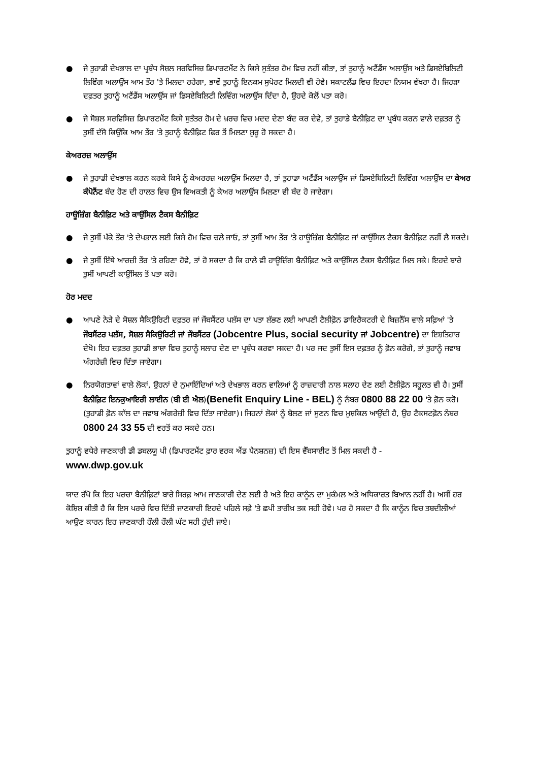● ਜੇ ਤੁਹਾਡੀ ਦੇਖਭਾਲ ਦਾ ਪ੍ਰਬੰਧ ਸੋਸ਼ਲ ਸਰਵਿਸਿਜ਼ ਡਿਪਾਰਟਮੈਂਟ ਨੇ ਕਿਸੇ ਸੁਤੰਤਰ ਹੋਮ ਵਿਚ ਨਹੀਂ ਕੀਤਾ, ਤਾਂ ਤੁਹਾਨੂੰ ਅਟੈਂਡੈਂਸ ਅਲਾਉਂਸ ਅਤੇ ਡਿਸਏਬਿਲਿਟੀ ਲਿਵਿੰਗ ਅਲਾਉਂਸ ਆਮ ਤੌਰ 'ਤੇ ਮਿਲਦਾ ਰਹੇਗਾ, ਭਾਵੇਂ ਤੁਹਾਨੂੰ ਇਨਕਮ ਸੁਪੋਰਟ ਮਿਲਦੀ ਵੀ ਹੋਵੇ। ਸਕਾਟਲੈਂਡ ਵਿਚ ਇਹਦਾ ਨਿਯਮ ਵੱਖਰਾ ਹੈ। ਜਿਹੜਾ ਦਫ਼ਤਰ ਤੁਹਾਨੂੰ ਅਟੈਂਡੈਂਸ ਅਲਾਉਂਸ ਜਾਂ ਡਿਸਏਬਿਲਿਟੀ ਲਿਵਿੰਗ ਅਲਾਉਂਸ ਦਿੰਦਾ ਹੈ, ਉਹਦੇ ਕੋਲੋਂ ਪਤਾ ਕਰੋ।
● ਜੇ ਸੋਸ਼ਲ ਸਰਵਿਸਿਜ਼ ਡਿਪਾਰਟਮੈਂਟ ਕਿਸੇ ਸੁਤੰਤਰ ਹੋਮ ਦੇ ਖ਼ਰਚ ਵਿਚ ਮਦਦ ਦੇਣਾ ਬੰਦ ਕਰ ਦੇਵੇ, ਤਾਂ ਤੁਹਾਡੇ ਬੈਨੀਫ਼ਿਟ ਦਾ ਪ੍ਰਬੰਧ ਕਰਨ ਵਾਲੇ ਦਫ਼ਤਰ ਨੂੰ ਤੁਸੀਂ ਦੱਸੋ ਕਿਉਂਕਿ ਆਮ ਤੌਰ 'ਤੇ ਤੁਹਾਨੂੰ ਬੈਨੀਫ਼ਿਟ ਫਿਰ ਤੋਂ ਮਿਲਣਾ ਸ਼ੁਰੂ ਹੋ ਸਕਦਾ ਹੈ।
ਕੇਅਰਰਜ਼ ਅਲਾਉਂਸ
● ਜੇ ਤੁਹਾਡੀ ਦੇਖਭਾਲ ਕਰਨ ਕਰਕੇ ਕਿਸੇ ਨੂੰ ਕੇਅਰਰਜ਼ ਅਲਾਉਂਸ ਮਿਲਦਾ ਹੈ, ਤਾਂ ਤੁਹਾਡਾ ਅਟੈਂਡੈਂਸ ਅਲਾਉਂਸ ਜਾਂ ਡਿਸਏਬਿਲਿਟੀ ਲਿਵਿੰਗ ਅਲਾਉਂਸ ਦਾ ਕੇਅਰ ਕੰਪੋਨੈਂਟ ਬੰਦ ਹੋਣ ਦੀ ਹਾਲਤ ਵਿਚ ਉਸ ਵਿਅਕਤੀ ਨੂੰ ਕੇਅਰ ਅਲਾਉਂਸ ਮਿਲਣਾ ਵੀ ਬੰਦ ਹੋ ਜਾਏਗਾ।
ਹਾਊਜ਼ਿੰਗ ਬੈਨੀਫ਼ਿਟ ਅਤੇ ਕਾਉਂਸਿਲ ਟੈਕਸ ਬੈਨੀਫ਼ਿਟ
● ਜੇ ਤੁਸੀਂ ਪੱਕੇ ਤੌਰ 'ਤੇ ਦੇਖਭਾਲ ਲਈ ਕਿਸੇ ਹੋਮ ਵਿਚ ਚਲੇ ਜਾਓ, ਤਾਂ ਤੁਸੀਂ ਆਮ ਤੌਰ 'ਤੇ ਹਾਊਜ਼ਿੰਗ ਬੈਨੀਫ਼ਿਟ ਜਾਂ ਕਾਉਂਸਿਲ ਟੈਕਸ ਬੈਨੀਫ਼ਿਟ ਨਹੀਂ ਲੈ ਸਕਦੇ।
● ਜੇ ਤੁਸੀਂ ਇੱਥੇ ਆਰਜ਼ੀ ਤੌਰ 'ਤੇ ਰਹਿਣਾ ਹੋਵੇ, ਤਾਂ ਹੋ ਸਕਦਾ ਹੈ ਕਿ ਹਾਲੇ ਵੀ ਹਾਊਜ਼ਿੰਗ ਬੈਨੀਫ਼ਿਟ ਅਤੇ ਕਾਉਂਸਿਲ ਟੈਕਸ ਬੈਨੀਫ਼ਿਟ ਮਿਲ ਸਕੇ। ਇਹਦੇ ਬਾਰੇ ਤੁਸੀਂ ਆਪਣੀ ਕਾਉਂਸਿਲ ਤੋਂ ਪਤਾ ਕਰੋ।
ਹੋਰ ਮਦਦ
● ਆਪਣੇ ਨੇੜੇ ਦੇ ਸੋਸ਼ਲ ਸੈਕਿਉਰਿਟੀ ਦਫ਼ਤਰ ਜਾਂ ਜੌਬਸੈਂਟਰ ਪਲੱਸ ਦਾ ਪਤਾ ਲੱਭਣ ਲਈ ਆਪਣੀ ਟੈਲੀਫ਼ੋਨ ਡਾਇਰੈਕਟਰੀ ਦੇ ਬਿਜ਼ਨੈੱਸ ਵਾਲੇ ਸਫ਼ਿਆਂ 'ਤੇ ਜੌਬਸੈਂਟਰ ਪਲੱਸ, ਸੋਸ਼ਲ ਸੈਕਿਉਰਿਟੀ ਜਾਂ ਜੌਬਸੈਂਟਰ (Jobcentre Plus, social security ਜਾਂ Jobcentre) ਦਾ ਇਸ਼ਤਿਹਾਰ ਦੇਖੋ। ਇਹ ਦਫ਼ਤਰ ਤੁਹਾਡੀ ਭਾਸ਼ਾ ਵਿਚ ਤੁਹਾਨੂੰ ਸਲਾਹ ਦੇਣ ਦਾ ਪ੍ਰਬੰਧ ਕਰਵਾ ਸਕਦਾ ਹੈ। ਪਰ ਜਦ ਤੁਸੀਂ ਇਸ ਦਫ਼ਤਰ ਨੂੰ ਫ਼ੋਨ ਕਰੋਗੇ, ਤਾਂ ਤੁਹਾਨੂੰ ਜਵਾਬ ਅੰਗਰੇਜ਼ੀ ਵਿਚ ਦਿੱਤਾ ਜਾਏਗਾ।
● ਨਿਰਯੋਗਤਾਵਾਂ ਵਾਲੇ ਲੋਕਾਂ, ਉਹਨਾਂ ਦੇ ਨੁਮਾਇੰਦਿਆਂ ਅਤੇ ਦੇਖਭਾਲ ਕਰਨ ਵਾਲਿਆਂ ਨੂੰ ਰਾਜ਼ਦਾਰੀ ਨਾਲ ਸਲਾਹ ਦੇਣ ਲਈ ਟੈਲੀਫ਼ੋਨ ਸਹੂਲਤ ਵੀ ਹੈ। ਤੁਸੀਂ ਬੈਨੀਫ਼ਿਟ ਇਨਕੁਆਇਰੀ ਲਾਈਨ (ਬੀ ਈ ਐਲ)(Benefit Enquiry Line - BEL) ਨੂੰ ਨੰਬਰ 0800 88 22 00 'ਤੇ ਫ਼ੋਨ ਕਰੋ। (ਤੁਹਾਡੀ ਫ਼ੋਨ ਕਾੱਲ ਦਾ ਜਵਾਬ ਅੰਗਰੇਜ਼ੀ ਵਿਚ ਦਿੱਤਾ ਜਾਏਗਾ)। ਜਿਹਨਾਂ ਲੋਕਾਂ ਨੂੰ ਬੋਲਣ ਜਾਂ ਸੁਣਨ ਵਿਚ ਮੁਸ਼ਕਿਲ ਆਉਂਦੀ ਹੈ, ਉਹ ਟੈਕਸਟਫ਼ੋਨ ਨੰਬਰ 0800 24 33 55 ਦੀ ਵਰਤੋਂ ਕਰ ਸਕਦੇ ਹਨ।
ਤੁਹਾਨੂੰ ਵਧੇਰੇ ਜਾਣਕਾਰੀ ਡੀ ਡਬਲਯੂ ਪੀ (ਡਿਪਾਰਟਮੈਂਟ ਫ਼ਾਰ ਵਰਕ ਐਂਡ ਪੈਨਸ਼ਨਜ਼) ਦੀ ਇਸ ਵੈੱਬਸਾਈਟ ਤੋਂ ਮਿਲ ਸਕਦੀ ਹੈ -
www.dwp.gov.uk
ਯਾਦ ਰੱਖੋ ਕਿ ਇਹ ਪਰਚਾ ਬੈਨੀਫ਼ਿਟਾਂ ਬਾਰੇ ਸਿਰਫ਼ ਆਮ ਜਾਣਕਾਰੀ ਦੇਣ ਲਈ ਹੈ ਅਤੇ ਇਹ ਕਾਨੂੰਨ ਦਾ ਮੁਕੰਮਲ ਅਤੇ ਅਧਿਕਾਰਤ ਬਿਆਨ ਨਹੀਂ ਹੈ। ਅਸੀਂ ਹਰ ਕੋਸ਼ਿਸ਼ ਕੀਤੀ ਹੈ ਕਿ ਇਸ ਪਰਚੇ ਵਿਚ ਦਿੱਤੀ ਜਾਣਕਾਰੀ ਇਹਦੇ ਪਹਿਲੇ ਸਫ਼ੇ 'ਤੇ ਛਪੀ ਤਾਰੀਖ਼ ਤਕ ਸਹੀ ਹੋਵੇ। ਪਰ ਹੋ ਸਕਦਾ ਹੈ ਕਿ ਕਾਨੂੰਨ ਵਿਚ ਤਬਦੀਲੀਆਂ ਆਉਣ ਕਾਰਨ ਇਹ ਜਾਣਕਾਰੀ ਹੌਲੀ ਹੌਲੀ ਘੱਟ ਸਹੀ ਹੁੰਦੀ ਜਾਏ।